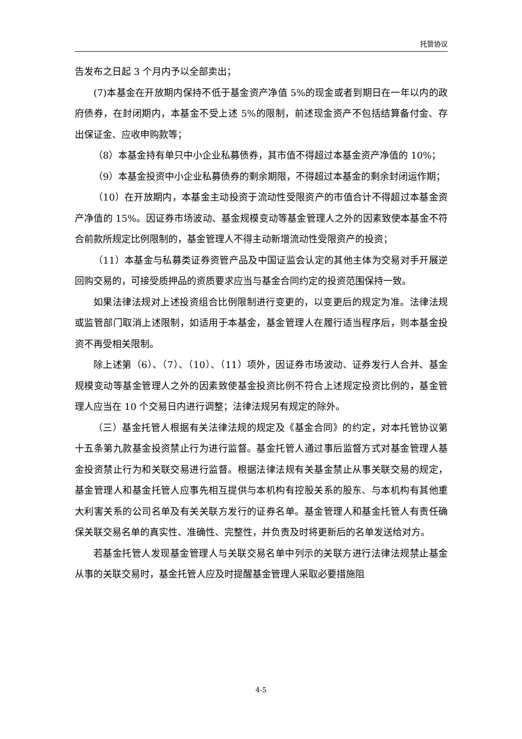托管协议
告发布之日起 3 个月内予以全部卖出；
(7)本基金在开放期内保持不低于基金资产净值 5%的现金或者到期日在一年以内的政府债券，在封闭期内，本基金不受上述 5%的限制，前述现金资产不包括结算备付金、存出保证金、应收申购款等；
（8）本基金持有单只中小企业私募债券，其市值不得超过本基金资产净值的 10%；
（9）本基金投资中小企业私募债券的剩余期限，不得超过本基金的剩余封闭运作期；
（10）在开放期内，本基金主动投资于流动性受限资产的市值合计不得超过本基金资产净值的 15%。因证券市场波动、基金规模变动等基金管理人之外的因素致使本基金不符合前款所规定比例限制的，基金管理人不得主动新增流动性受限资产的投资；
（11）本基金与私募类证券资管产品及中国证监会认定的其他主体为交易对手开展逆回购交易的，可接受质押品的资质要求应当与基金合同约定的投资范围保持一致。
如果法律法规对上述投资组合比例限制进行变更的，以变更后的规定为准。法律法规或监管部门取消上述限制，如适用于本基金，基金管理人在履行适当程序后，则本基金投资不再受相关限制。
除上述第（6）、（7）、（10）、（11）项外，因证券市场波动、证券发行人合并、基金规模变动等基金管理人之外的因素致使基金投资比例不符合上述规定投资比例的，基金管理人应当在 10 个交易日内进行调整；法律法规另有规定的除外。
（三）基金托管人根据有关法律法规的规定及《基金合同》的约定，对本托管协议第十五条第九款基金投资禁止行为进行监督。基金托管人通过事后监督方式对基金管理人基金投资禁止行为和关联交易进行监督。根据法律法规有关基金禁止从事关联交易的规定，基金管理人和基金托管人应事先相互提供与本机构有控股关系的股东、与本机构有其他重大利害关系的公司名单及有关关联方发行的证券名单。基金管理人和基金托管人有责任确保关联交易名单的真实性、准确性、完整性，并负责及时将更新后的名单发送给对方。
若基金托管人发现基金管理人与关联交易名单中列示的关联方进行法律法规禁止基金从事的关联交易时，基金托管人应及时提醒基金管理人采取必要措施阻
4-5